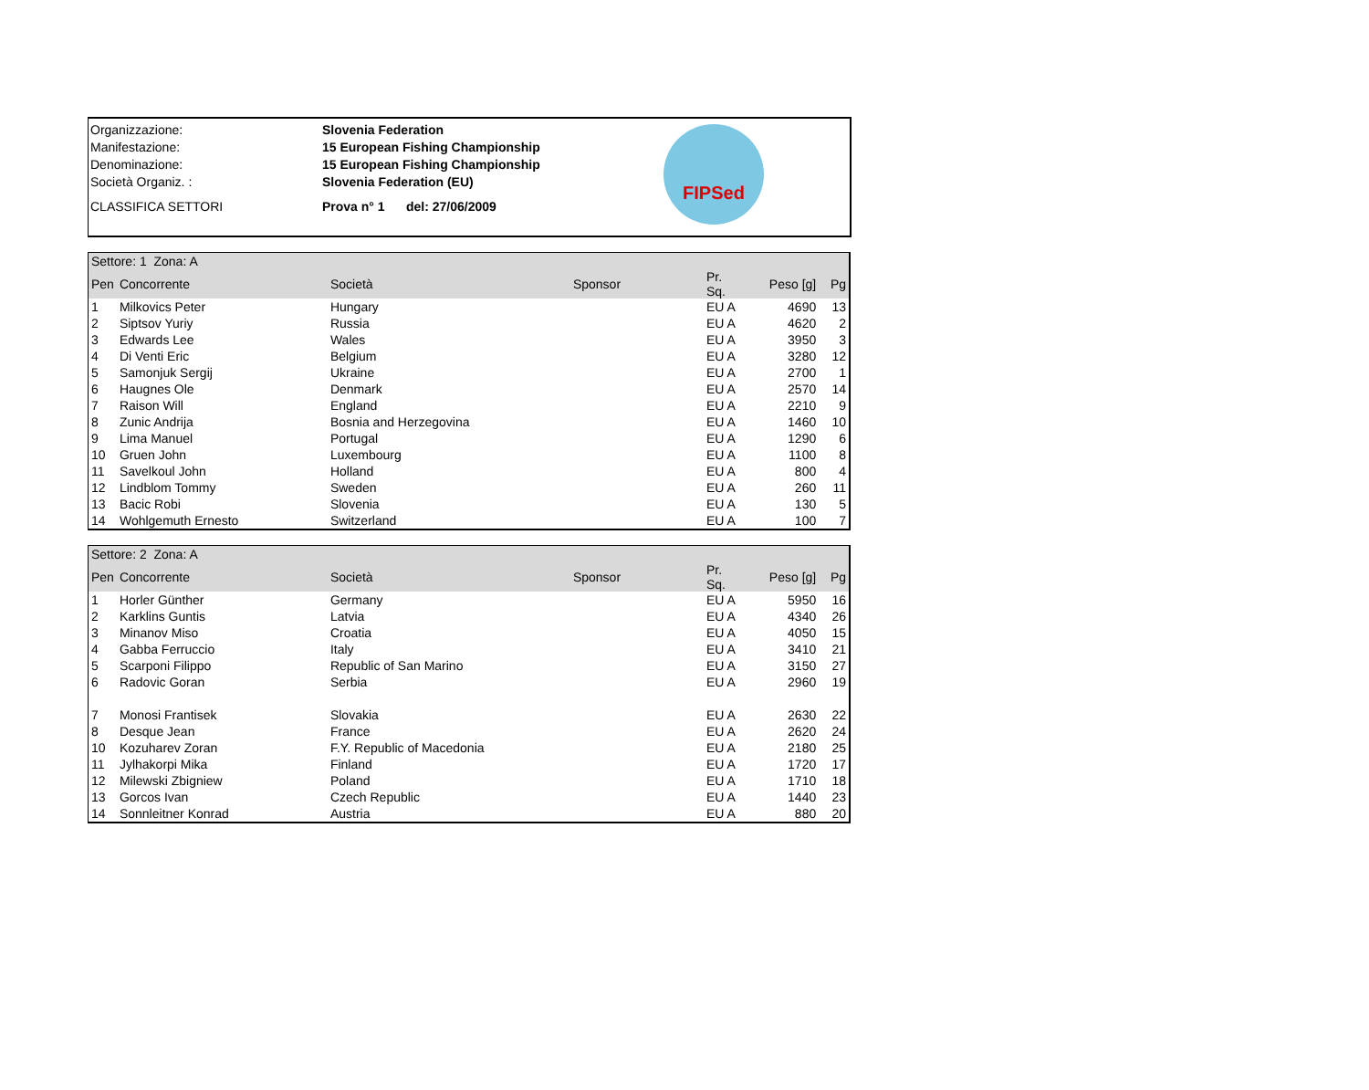| Organizzazione: | Slovenia Federation |
| Manifestazione: | 15 European Fishing Championship |
| Denominazione: | 15 European Fishing Championship |
| Società Organiz. : | Slovenia Federation (EU) |
| CLASSIFICA SETTORI | Prova n° 1 del: 27/06/2009 |
FIPSed
| Settore: 1 Zona: A | | | | | | |
| Pen | Concorrente | Società | Sponsor | Pr. Sq. | Peso [g] | Pg |
| 1 | Milkovics Peter | Hungary | | EU A | 4690 | 13 |
| 2 | Siptsov Yuriy | Russia | | EU A | 4620 | 2 |
| 3 | Edwards Lee | Wales | | EU A | 3950 | 3 |
| 4 | Di Venti Eric | Belgium | | EU A | 3280 | 12 |
| 5 | Samonjuk Sergij | Ukraine | | EU A | 2700 | 1 |
| 6 | Haugnes Ole | Denmark | | EU A | 2570 | 14 |
| 7 | Raison Will | England | | EU A | 2210 | 9 |
| 8 | Zunic Andrija | Bosnia and Herzegovina | | EU A | 1460 | 10 |
| 9 | Lima Manuel | Portugal | | EU A | 1290 | 6 |
| 10 | Gruen John | Luxembourg | | EU A | 1100 | 8 |
| 11 | Savelkoul John | Holland | | EU A | 800 | 4 |
| 12 | Lindblom Tommy | Sweden | | EU A | 260 | 11 |
| 13 | Bacic Robi | Slovenia | | EU A | 130 | 5 |
| 14 | Wohlgemuth Ernesto | Switzerland | | EU A | 100 | 7 |
| Settore: 2 Zona: A | | | | | | |
| Pen | Concorrente | Società | Sponsor | Pr. Sq. | Peso [g] | Pg |
| 1 | Horler Günther | Germany | | EU A | 5950 | 16 |
| 2 | Karklins Guntis | Latvia | | EU A | 4340 | 26 |
| 3 | Minanov Miso | Croatia | | EU A | 4050 | 15 |
| 4 | Gabba Ferruccio | Italy | | EU A | 3410 | 21 |
| 5 | Scarponi Filippo | Republic of San Marino | | EU A | 3150 | 27 |
| 6 | Radovic Goran | Serbia | | EU A | 2960 | 19 |
| 7 | Monosi Frantisek | Slovakia | | EU A | 2630 | 22 |
| 8 | Desque Jean | France | | EU A | 2620 | 24 |
| 10 | Kozuharev Zoran | F.Y. Republic of Macedonia | | EU A | 2180 | 25 |
| 11 | Jylhakorpi Mika | Finland | | EU A | 1720 | 17 |
| 12 | Milewski Zbigniew | Poland | | EU A | 1710 | 18 |
| 13 | Gorcos Ivan | Czech Republic | | EU A | 1440 | 23 |
| 14 | Sonnleitner Konrad | Austria | | EU A | 880 | 20 |